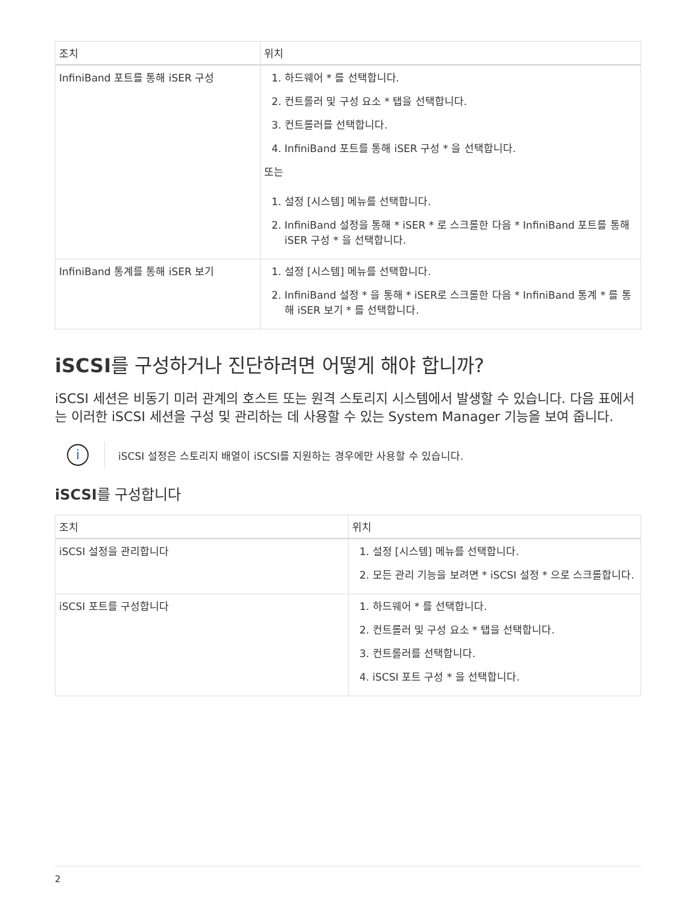| 조치 | 위치 |
| --- | --- |
| InfiniBand 포트를 통해 iSER 구성 | 1. 하드웨어 * 를 선택합니다. 2. 컨트롤러 및 구성 요소 * 탭을 선택합니다. 3. 컨트롤러를 선택합니다. 4. InfiniBand 포트를 통해 iSER 구성 * 을 선택합니다. 또는 1. 설정 [시스템] 메뉴를 선택합니다. 2. InfiniBand 설정을 통해 * iSER * 로 스크롤한 다음 * InfiniBand 포트를 통해 iSER 구성 * 을 선택합니다. |
| InfiniBand 통계를 통해 iSER 보기 | 1. 설정 [시스템] 메뉴를 선택합니다. 2. InfiniBand 설정 * 을 통해 * iSER로 스크롤한 다음 * InfiniBand 통계 * 를 통해 iSER 보기 * 를 선택합니다. |
iSCSI를 구성하거나 진단하려면 어떻게 해야 합니까?
iSCSI 세션은 비동기 미러 관계의 호스트 또는 원격 스토리지 시스템에서 발생할 수 있습니다. 다음 표에서는 이러한 iSCSI 세션을 구성 및 관리하는 데 사용할 수 있는 System Manager 기능을 보여 줍니다.
i
iSCSI 설정은 스토리지 배열이 iSCSI를 지원하는 경우에만 사용할 수 있습니다.
iSCSI를 구성합니다
| 조치 | 위치 |
| --- | --- |
| iSCSI 설정을 관리합니다 | 1. 설정 [시스템] 메뉴를 선택합니다. 2. 모든 관리 기능을 보려면 * iSCSI 설정 * 으로 스크롤합니다. |
| iSCSI 포트를 구성합니다 | 1. 하드웨어 * 를 선택합니다. 2. 컨트롤러 및 구성 요소 * 탭을 선택합니다. 3. 컨트롤러를 선택합니다. 4. iSCSI 포트 구성 * 을 선택합니다. |
2